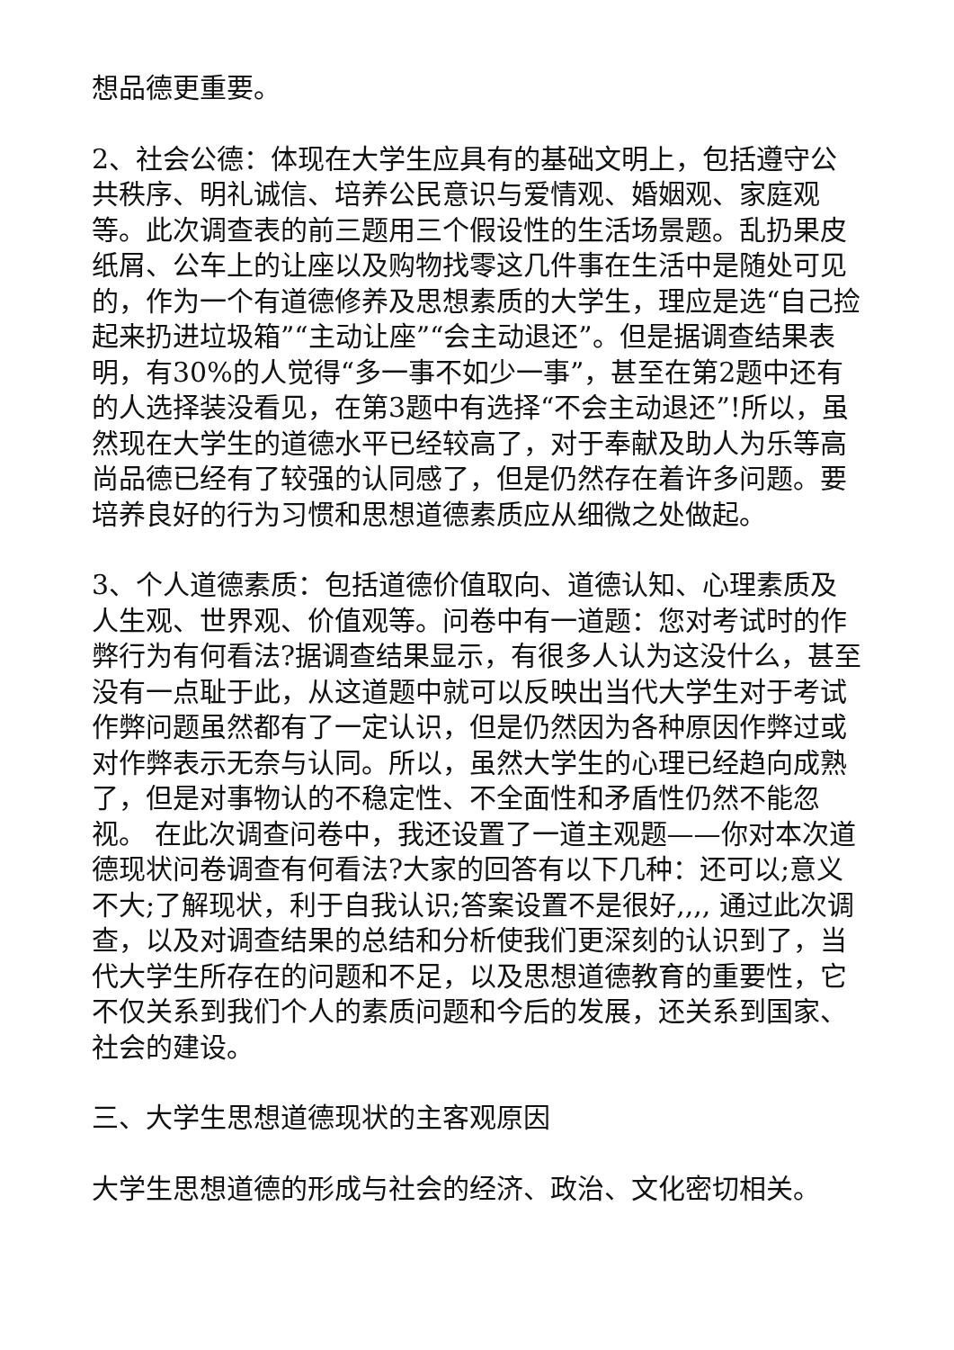想品德更重要。
2、社会公德：体现在大学生应具有的基础文明上，包括遵守公共秩序、明礼诚信、培养公民意识与爱情观、婚姻观、家庭观等。此次调查表的前三题用三个假设性的生活场景题。乱扔果皮纸屑、公车上的让座以及购物找零这几件事在生活中是随处可见的，作为一个有道德修养及思想素质的大学生，理应是选“自己捡起来扔进垃圾箱”“主动让座”“会主动退还”。但是据调查结果表明，有30%的人觉得“多一事不如少一事”，甚至在第2题中还有的人选择装没看见，在第3题中有选择“不会主动退还”!所以，虽然现在大学生的道德水平已经较高了，对于奉献及助人为乐等高尚品德已经有了较强的认同感了，但是仍然存在着许多问题。要培养良好的行为习惯和思想道德素质应从细微之处做起。
3、个人道德素质：包括道德价值取向、道德认知、心理素质及人生观、世界观、价值观等。问卷中有一道题：您对考试时的作弊行为有何看法?据调查结果显示，有很多人认为这没什么，甚至没有一点耻于此，从这道题中就可以反映出当代大学生对于考试作弊问题虽然都有了一定认识，但是仍然因为各种原因作弊过或对作弊表示无奈与认同。所以，虽然大学生的心理已经趋向成熟了，但是对事物认的不稳定性、不全面性和矛盾性仍然不能忽视。 在此次调查问卷中，我还设置了一道主观题——你对本次道德现状问卷调查有何看法?大家的回答有以下几种：还可以;意义不大;了解现状，利于自我认识;答案设置不是很好,,,, 通过此次调查，以及对调查结果的总结和分析使我们更深刻的认识到了，当代大学生所存在的问题和不足，以及思想道德教育的重要性，它不仅关系到我们个人的素质问题和今后的发展，还关系到国家、社会的建设。
三、大学生思想道德现状的主客观原因
大学生思想道德的形成与社会的经济、政治、文化密切相关。